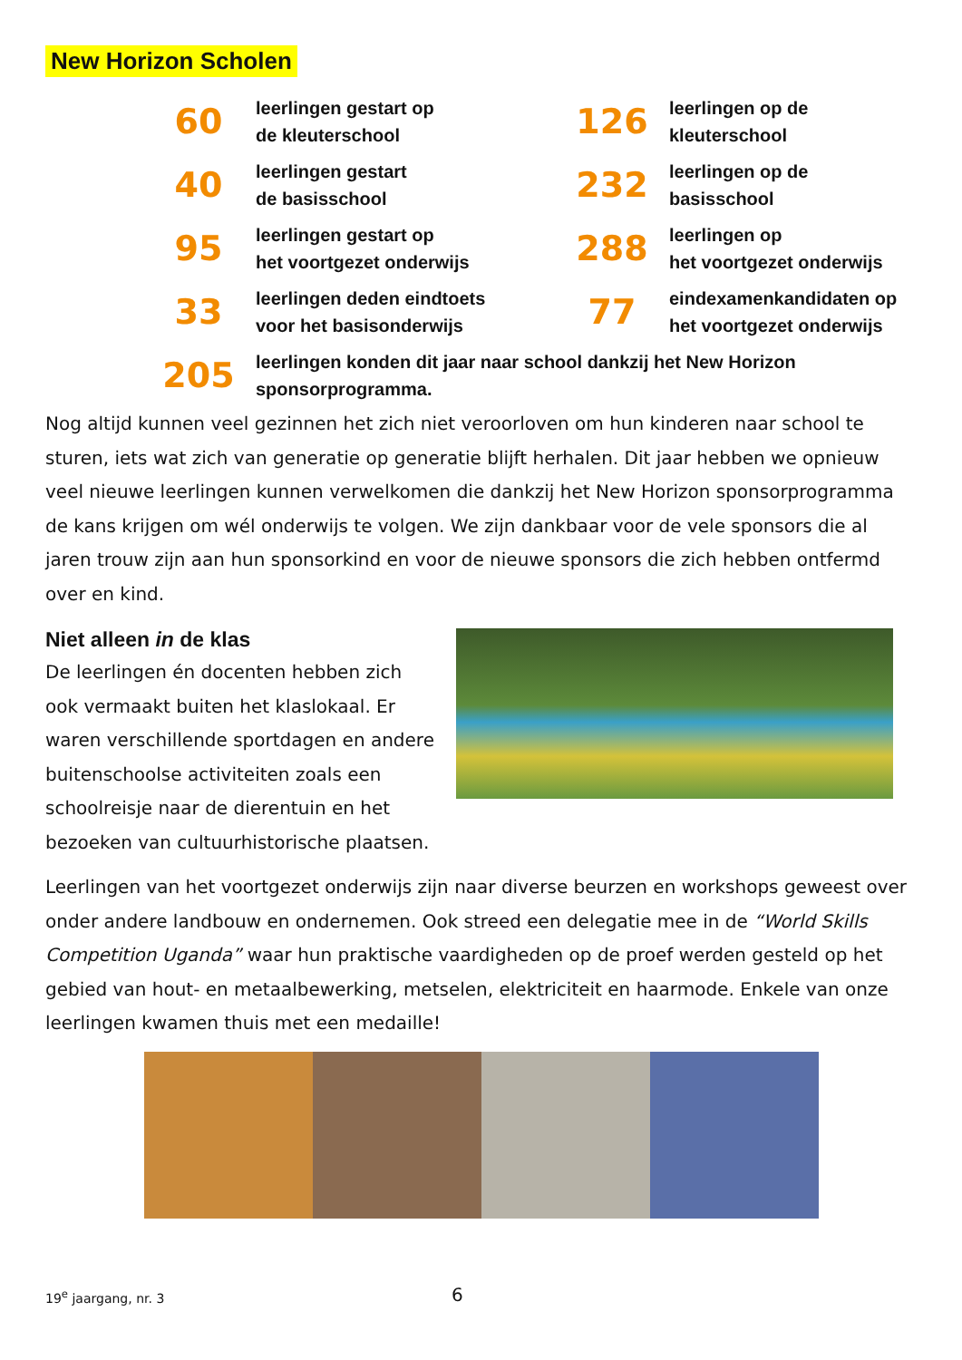New Horizon Scholen
| 60 | leerlingen gestart op de kleuterschool | 126 | leerlingen op de kleuterschool |
| 40 | leerlingen gestart de basisschool | 232 | leerlingen op de basisschool |
| 95 | leerlingen gestart op het voortgezet onderwijs | 288 | leerlingen op het voortgezet onderwijs |
| 33 | leerlingen deden eindtoets voor het basisonderwijs | 77 | eindexamenkandidaten op het voortgezet onderwijs |
| 205 | leerlingen konden dit jaar naar school dankzij het New Horizon sponsorprogramma. | | |
Nog altijd kunnen veel gezinnen het zich niet veroorloven om hun kinderen naar school te sturen, iets wat zich van generatie op generatie blijft herhalen. Dit jaar hebben we opnieuw veel nieuwe leerlingen kunnen verwelkomen die dankzij het New Horizon sponsorprogramma de kans krijgen om wél onderwijs te volgen. We zijn dankbaar voor de vele sponsors die al jaren trouw zijn aan hun sponsorkind en voor de nieuwe sponsors die zich hebben ontfermd over en kind.
Niet alleen in de klas
De leerlingen én docenten hebben zich ook vermaakt buiten het klaslokaal. Er waren verschillende sportdagen en andere buitenschoolse activiteiten zoals een schoolreisje naar de dierentuin en het bezoeken van cultuurhistorische plaatsen.
Leerlingen van het voortgezet onderwijs zijn naar diverse beurzen en workshops geweest over onder andere landbouw en ondernemen. Ook streed een delegatie mee in de “World Skills Competition Uganda” waar hun praktische vaardigheden op de proef werden gesteld op het gebied van hout- en metaalbewerking, metselen, elektriciteit en haarmode. Enkele van onze leerlingen kwamen thuis met een medaille!
19<sup>e</sup> jaargang, nr. 3 6